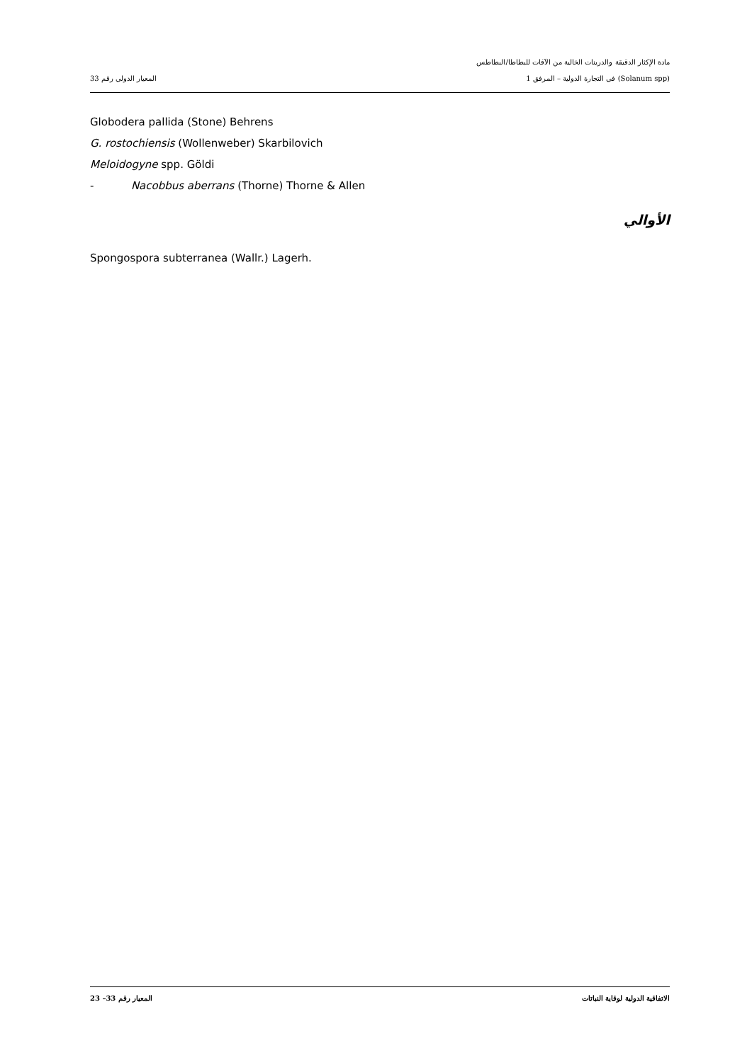مادة الإكثار الدقيقة والدرينات الخالية من الآفات للبطاطا/البطاطس
(Solanum spp) في التجارة الدولية – المرفق 1 المعيار الدولي رقم 33
Globodera pallida (Stone) Behrens
G. rostochiensis (Wollenweber) Skarbilovich
Meloidogyne spp. Göldi
- Nacobbus aberrans (Thorne) Thorne & Allen
الأوالي
Spongospora subterranea (Wallr.) Lagerh.
الاتفاقية الدولية لوقاية النباتات المعيار رقم 33– 23